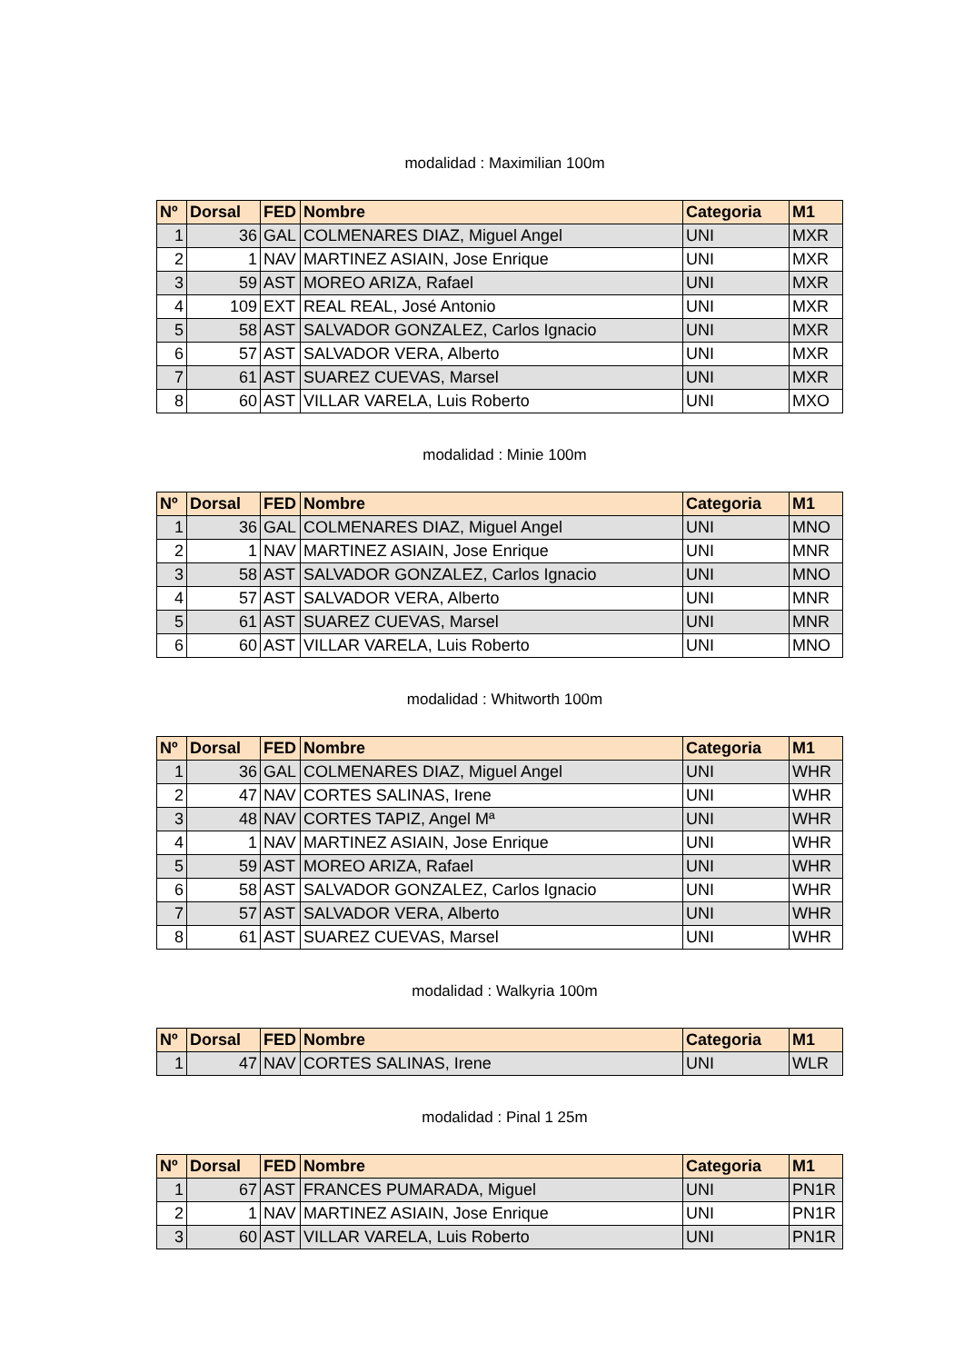modalidad : Maximilian 100m
| Nº | Dorsal | FED | Nombre | Categoria | M1 |
| --- | --- | --- | --- | --- | --- |
| 1 | 36 | GAL | COLMENARES DIAZ, Miguel Angel | UNI | MXR |
| 2 | 1 | NAV | MARTINEZ ASIAIN, Jose Enrique | UNI | MXR |
| 3 | 59 | AST | MOREO ARIZA, Rafael | UNI | MXR |
| 4 | 109 | EXT | REAL REAL, José Antonio | UNI | MXR |
| 5 | 58 | AST | SALVADOR GONZALEZ, Carlos Ignacio | UNI | MXR |
| 6 | 57 | AST | SALVADOR VERA, Alberto | UNI | MXR |
| 7 | 61 | AST | SUAREZ CUEVAS, Marsel | UNI | MXR |
| 8 | 60 | AST | VILLAR VARELA, Luis Roberto | UNI | MXO |
modalidad : Minie 100m
| Nº | Dorsal | FED | Nombre | Categoria | M1 |
| --- | --- | --- | --- | --- | --- |
| 1 | 36 | GAL | COLMENARES DIAZ, Miguel Angel | UNI | MNO |
| 2 | 1 | NAV | MARTINEZ ASIAIN, Jose Enrique | UNI | MNR |
| 3 | 58 | AST | SALVADOR GONZALEZ, Carlos Ignacio | UNI | MNO |
| 4 | 57 | AST | SALVADOR VERA, Alberto | UNI | MNR |
| 5 | 61 | AST | SUAREZ CUEVAS, Marsel | UNI | MNR |
| 6 | 60 | AST | VILLAR VARELA, Luis Roberto | UNI | MNO |
modalidad : Whitworth 100m
| Nº | Dorsal | FED | Nombre | Categoria | M1 |
| --- | --- | --- | --- | --- | --- |
| 1 | 36 | GAL | COLMENARES DIAZ, Miguel Angel | UNI | WHR |
| 2 | 47 | NAV | CORTES SALINAS, Irene | UNI | WHR |
| 3 | 48 | NAV | CORTES TAPIZ, Angel Mª | UNI | WHR |
| 4 | 1 | NAV | MARTINEZ ASIAIN, Jose Enrique | UNI | WHR |
| 5 | 59 | AST | MOREO ARIZA, Rafael | UNI | WHR |
| 6 | 58 | AST | SALVADOR GONZALEZ, Carlos Ignacio | UNI | WHR |
| 7 | 57 | AST | SALVADOR VERA, Alberto | UNI | WHR |
| 8 | 61 | AST | SUAREZ CUEVAS, Marsel | UNI | WHR |
modalidad : Walkyria 100m
| Nº | Dorsal | FED | Nombre | Categoria | M1 |
| --- | --- | --- | --- | --- | --- |
| 1 | 47 | NAV | CORTES SALINAS, Irene | UNI | WLR |
modalidad : Pinal 1 25m
| Nº | Dorsal | FED | Nombre | Categoria | M1 |
| --- | --- | --- | --- | --- | --- |
| 1 | 67 | AST | FRANCES PUMARADA, Miguel | UNI | PN1R |
| 2 | 1 | NAV | MARTINEZ ASIAIN, Jose Enrique | UNI | PN1R |
| 3 | 60 | AST | VILLAR VARELA, Luis Roberto | UNI | PN1R |